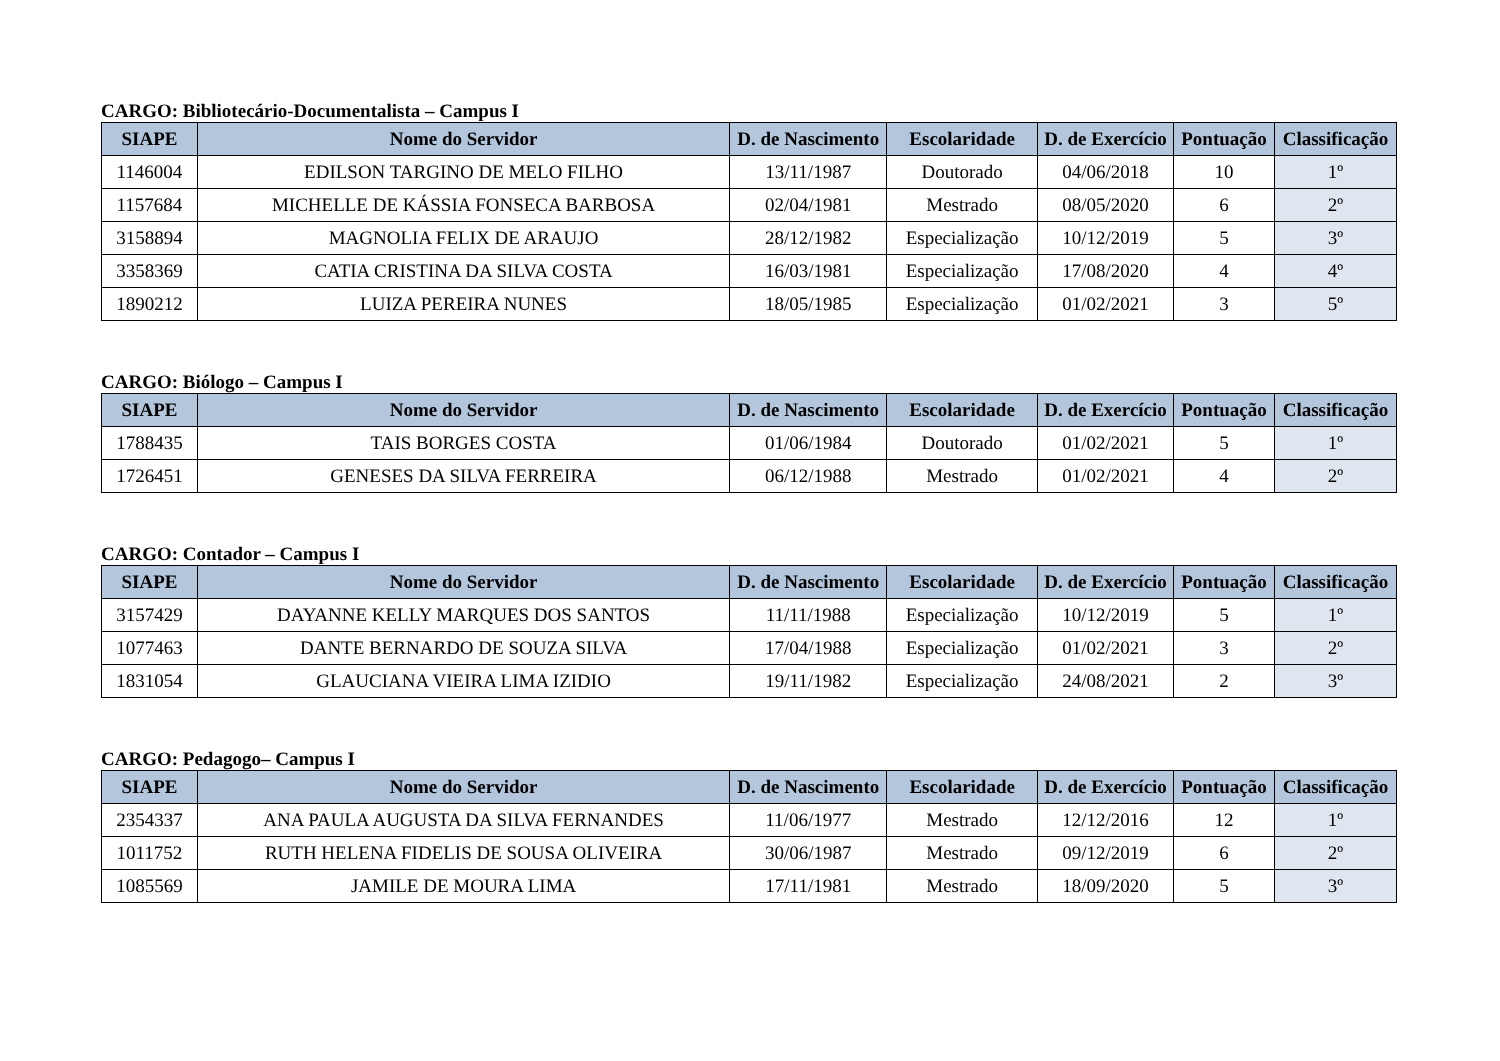CARGO: Bibliotecário-Documentalista – Campus I
| SIAPE | Nome do Servidor | D. de Nascimento | Escolaridade | D. de Exercício | Pontuação | Classificação |
| --- | --- | --- | --- | --- | --- | --- |
| 1146004 | EDILSON TARGINO DE MELO FILHO | 13/11/1987 | Doutorado | 04/06/2018 | 10 | 1º |
| 1157684 | MICHELLE DE KÁSSIA FONSECA BARBOSA | 02/04/1981 | Mestrado | 08/05/2020 | 6 | 2º |
| 3158894 | MAGNOLIA FELIX DE ARAUJO | 28/12/1982 | Especialização | 10/12/2019 | 5 | 3º |
| 3358369 | CATIA CRISTINA DA SILVA COSTA | 16/03/1981 | Especialização | 17/08/2020 | 4 | 4º |
| 1890212 | LUIZA PEREIRA NUNES | 18/05/1985 | Especialização | 01/02/2021 | 3 | 5º |
CARGO: Biólogo – Campus I
| SIAPE | Nome do Servidor | D. de Nascimento | Escolaridade | D. de Exercício | Pontuação | Classificação |
| --- | --- | --- | --- | --- | --- | --- |
| 1788435 | TAIS BORGES COSTA | 01/06/1984 | Doutorado | 01/02/2021 | 5 | 1º |
| 1726451 | GENESES DA SILVA FERREIRA | 06/12/1988 | Mestrado | 01/02/2021 | 4 | 2º |
CARGO: Contador – Campus I
| SIAPE | Nome do Servidor | D. de Nascimento | Escolaridade | D. de Exercício | Pontuação | Classificação |
| --- | --- | --- | --- | --- | --- | --- |
| 3157429 | DAYANNE KELLY MARQUES DOS SANTOS | 11/11/1988 | Especialização | 10/12/2019 | 5 | 1º |
| 1077463 | DANTE BERNARDO DE SOUZA SILVA | 17/04/1988 | Especialização | 01/02/2021 | 3 | 2º |
| 1831054 | GLAUCIANA VIEIRA LIMA IZIDIO | 19/11/1982 | Especialização | 24/08/2021 | 2 | 3º |
CARGO: Pedagogo– Campus I
| SIAPE | Nome do Servidor | D. de Nascimento | Escolaridade | D. de Exercício | Pontuação | Classificação |
| --- | --- | --- | --- | --- | --- | --- |
| 2354337 | ANA PAULA AUGUSTA DA SILVA FERNANDES | 11/06/1977 | Mestrado | 12/12/2016 | 12 | 1º |
| 1011752 | RUTH HELENA FIDELIS DE SOUSA OLIVEIRA | 30/06/1987 | Mestrado | 09/12/2019 | 6 | 2º |
| 1085569 | JAMILE DE MOURA LIMA | 17/11/1981 | Mestrado | 18/09/2020 | 5 | 3º |